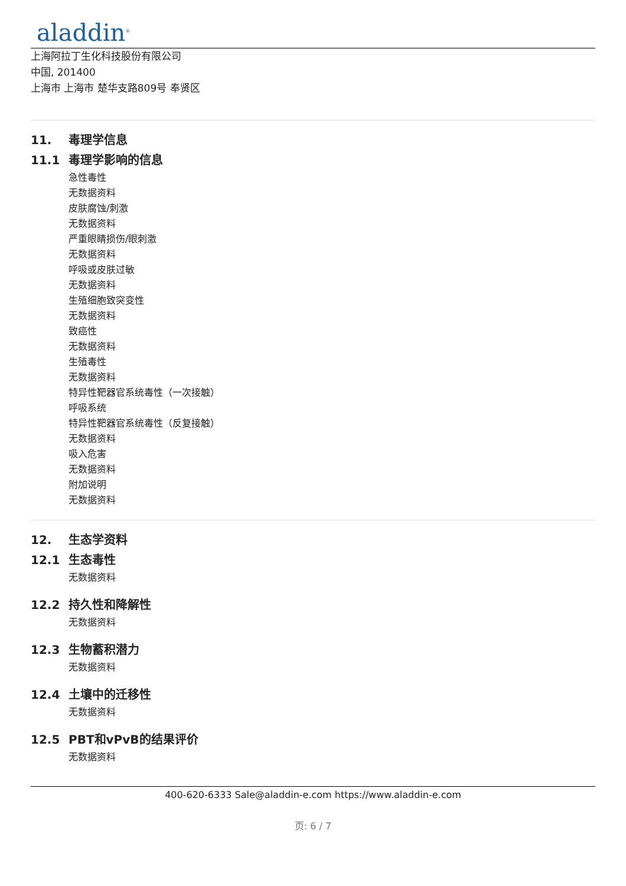aladdin<sup>®</sup>
上海阿拉丁生化科技股份有限公司
中国, 201400
上海市 上海市 楚华支路809号 奉贤区
11. 毒理学信息
11.1 毒理学影响的信息
急性毒性
无数据资料
皮肤腐蚀/刺激
无数据资料
严重眼睛损伤/眼刺激
无数据资料
呼吸或皮肤过敏
无数据资料
生殖细胞致突变性
无数据资料
致癌性
无数据资料
生殖毒性
无数据资料
特异性靶器官系统毒性（一次接触）
呼吸系统
特异性靶器官系统毒性（反复接触）
无数据资料
吸入危害
无数据资料
附加说明
无数据资料
12. 生态学资料
12.1 生态毒性
无数据资料
12.2 持久性和降解性
无数据资料
12.3 生物蓄积潜力
无数据资料
12.4 土壤中的迁移性
无数据资料
12.5 PBT和vPvB的结果评价
无数据资料
400-620-6333 Sale@aladdin-e.com https://www.aladdin-e.com
页: 6 / 7